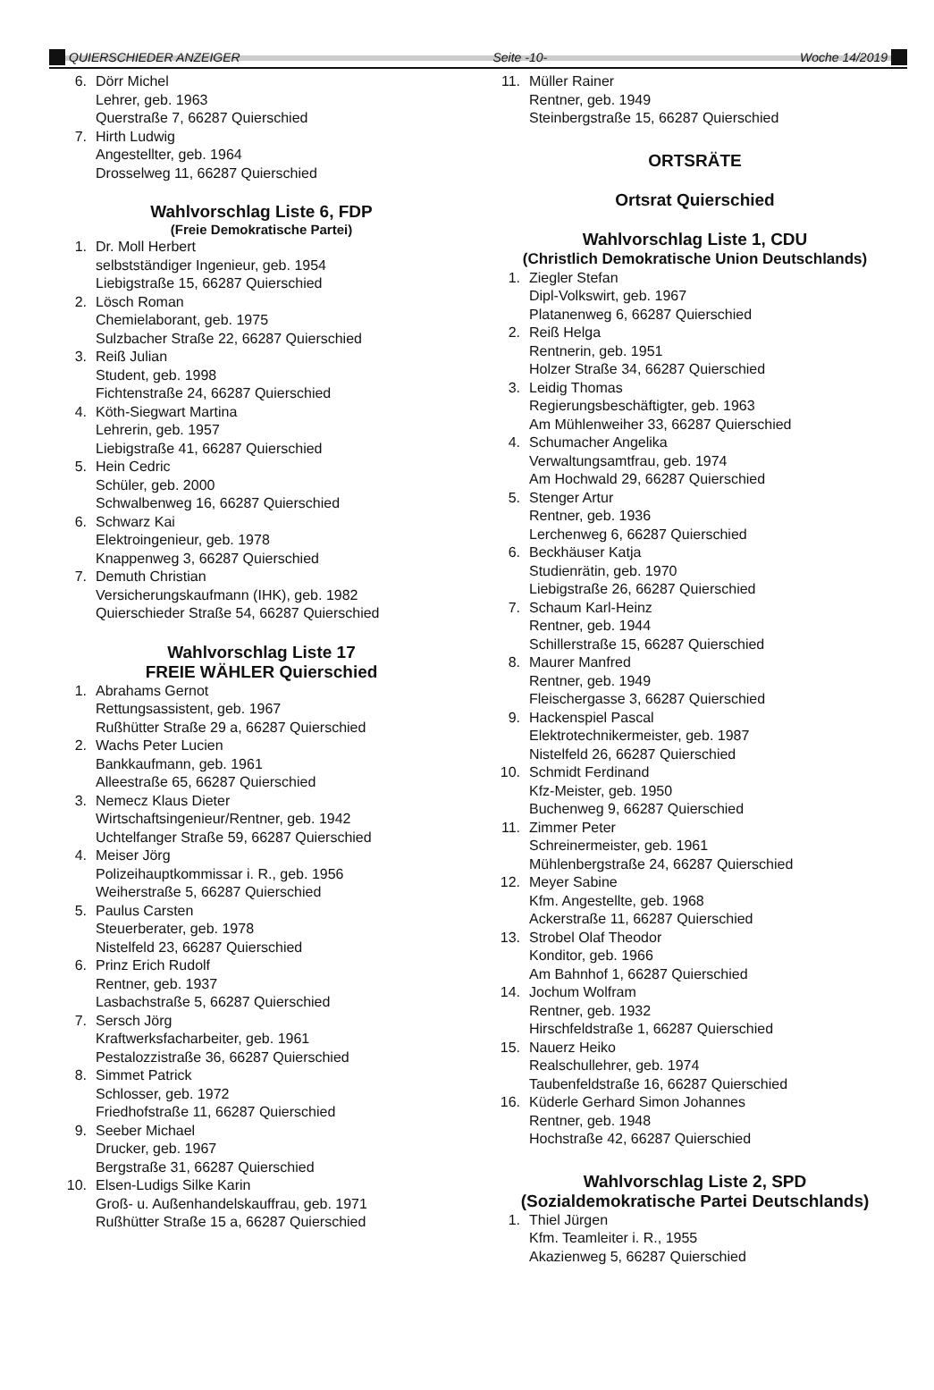QUIERSCHIEDER ANZEIGER Seite -10- Woche 14/2019
6. Dörr Michel
Lehrer, geb. 1963
Querstraße 7, 66287 Quierschied
7. Hirth Ludwig
Angestellter, geb. 1964
Drosselweg 11, 66287 Quierschied
Wahlvorschlag Liste 6, FDP
(Freie Demokratische Partei)
1. Dr. Moll Herbert
selbstständiger Ingenieur, geb. 1954
Liebigstraße 15, 66287 Quierschied
2. Lösch Roman
Chemielaborant, geb. 1975
Sulzbacher Straße 22, 66287 Quierschied
3. Reiß Julian
Student, geb. 1998
Fichtenstraße 24, 66287 Quierschied
4. Köth-Siegwart Martina
Lehrerin, geb. 1957
Liebigstraße 41, 66287 Quierschied
5. Hein Cedric
Schüler, geb. 2000
Schwalbenweg 16, 66287 Quierschied
6. Schwarz Kai
Elektroingenieur, geb. 1978
Knappenweg 3, 66287 Quierschied
7. Demuth Christian
Versicherungskaufmann (IHK), geb. 1982
Quierschieder Straße 54, 66287 Quierschied
Wahlvorschlag Liste 17
FREIE WÄHLER Quierschied
1. Abrahams Gernot
Rettungsassistent, geb. 1967
Rußhütter Straße 29 a, 66287 Quierschied
2. Wachs Peter Lucien
Bankkaufmann, geb. 1961
Alleestraße 65, 66287 Quierschied
3. Nemecz Klaus Dieter
Wirtschaftsingenieur/Rentner, geb. 1942
Uchtelfanger Straße 59, 66287 Quierschied
4. Meiser Jörg
Polizeihauptkommissar i. R., geb. 1956
Weiherstraße 5, 66287 Quierschied
5. Paulus Carsten
Steuerberater, geb. 1978
Nistelfeld 23, 66287 Quierschied
6. Prinz Erich Rudolf
Rentner, geb. 1937
Lasbachstraße 5, 66287 Quierschied
7. Sersch Jörg
Kraftwerksfacharbeiter, geb. 1961
Pestalozzistraße 36, 66287 Quierschied
8. Simmet Patrick
Schlosser, geb. 1972
Friedhofstraße 11, 66287 Quierschied
9. Seeber Michael
Drucker, geb. 1967
Bergstraße 31, 66287 Quierschied
10. Elsen-Ludigs Silke Karin
Groß- u. Außenhandelskauffrau, geb. 1971
Rußhütter Straße 15 a, 66287 Quierschied
11. Müller Rainer
Rentner, geb. 1949
Steinbergstraße 15, 66287 Quierschied
ORTSRÄTE
Ortsrat Quierschied
Wahlvorschlag Liste 1, CDU
(Christlich Demokratische Union Deutschlands)
1. Ziegler Stefan
Dipl-Volkswirt, geb. 1967
Platanenweg 6, 66287 Quierschied
2. Reiß Helga
Rentnerin, geb. 1951
Holzer Straße 34, 66287 Quierschied
3. Leidig Thomas
Regierungsbeschäftigter, geb. 1963
Am Mühlenweiher 33, 66287 Quierschied
4. Schumacher Angelika
Verwaltungsamtfrau, geb. 1974
Am Hochwald 29, 66287 Quierschied
5. Stenger Artur
Rentner, geb. 1936
Lerchenweg 6, 66287 Quierschied
6. Beckhäuser Katja
Studienrätin, geb. 1970
Liebigstraße 26, 66287 Quierschied
7. Schaum Karl-Heinz
Rentner, geb. 1944
Schillerstraße 15, 66287 Quierschied
8. Maurer Manfred
Rentner, geb. 1949
Fleischergasse 3, 66287 Quierschied
9. Hackenspiel Pascal
Elektrotechnikermeister, geb. 1987
Nistelfeld 26, 66287 Quierschied
10. Schmidt Ferdinand
Kfz-Meister, geb. 1950
Buchenweg 9, 66287 Quierschied
11. Zimmer Peter
Schreinermeister, geb. 1961
Mühlenbergstraße 24, 66287 Quierschied
12. Meyer Sabine
Kfm. Angestellte, geb. 1968
Ackerstraße 11, 66287 Quierschied
13. Strobel Olaf Theodor
Konditor, geb. 1966
Am Bahnhof 1, 66287 Quierschied
14. Jochum Wolfram
Rentner, geb. 1932
Hirschfeldstraße 1, 66287 Quierschied
15. Nauerz Heiko
Realschullehrer, geb. 1974
Taubenfeldstraße 16, 66287 Quierschied
16. Küderle Gerhard Simon Johannes
Rentner, geb. 1948
Hochstraße 42, 66287 Quierschied
Wahlvorschlag Liste 2, SPD
(Sozialdemokratische Partei Deutschlands)
1. Thiel Jürgen
Kfm. Teamleiter i. R., 1955
Akazienweg 5, 66287 Quierschied